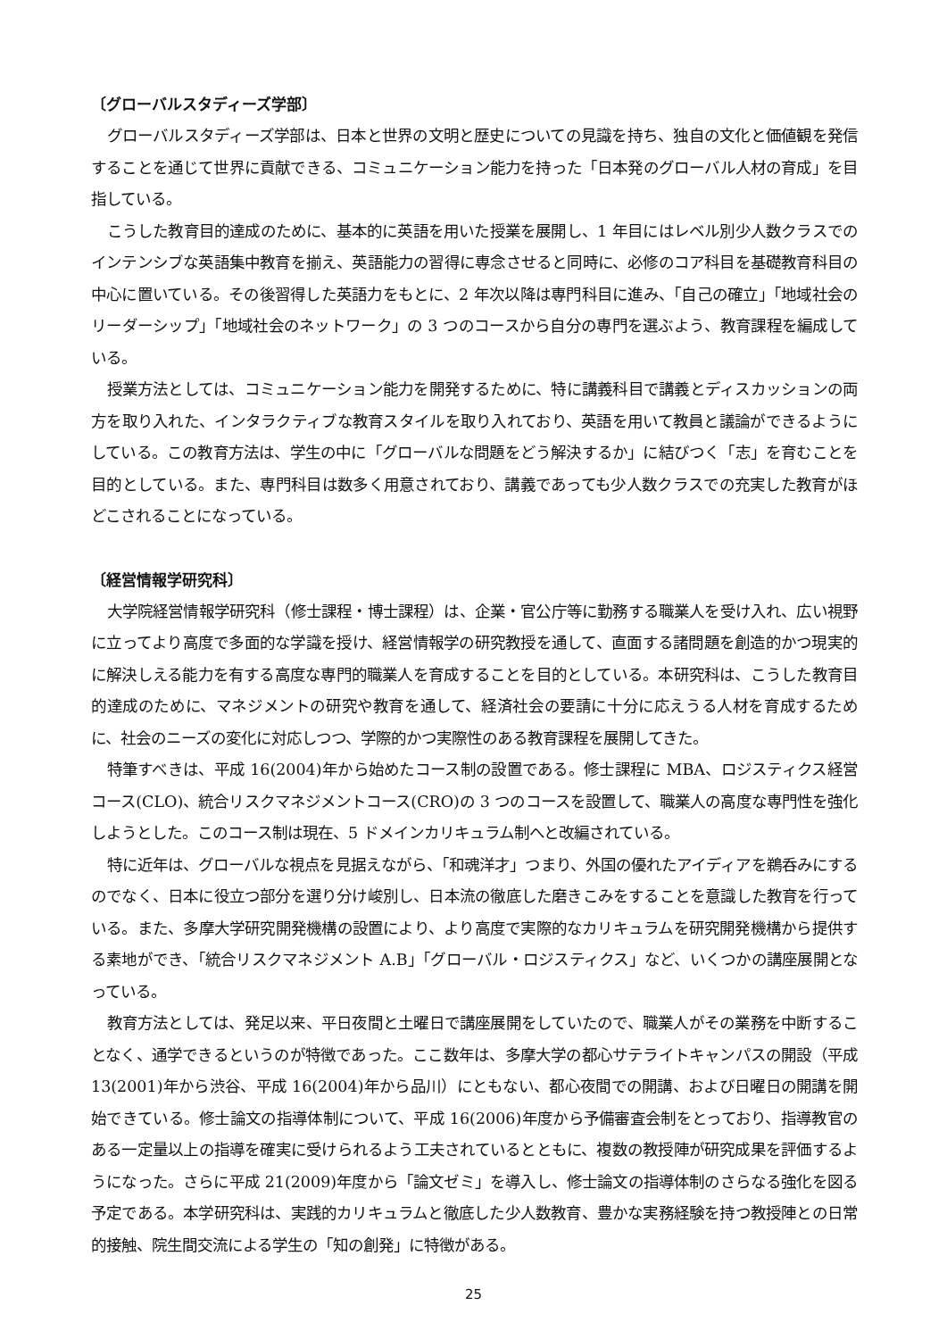〔グローバルスタディーズ学部〕
グローバルスタディーズ学部は、日本と世界の文明と歴史についての見識を持ち、独自の文化と価値観を発信することを通じて世界に貢献できる、コミュニケーション能力を持った「日本発のグローバル人材の育成」を目指している。
こうした教育目的達成のために、基本的に英語を用いた授業を展開し、1 年目にはレベル別少人数クラスでのインテンシブな英語集中教育を揃え、英語能力の習得に専念させると同時に、必修のコア科目を基礎教育科目の中心に置いている。その後習得した英語力をもとに、2 年次以降は専門科目に進み、「自己の確立」「地域社会のリーダーシップ」「地域社会のネットワーク」の 3 つのコースから自分の専門を選ぶよう、教育課程を編成している。
授業方法としては、コミュニケーション能力を開発するために、特に講義科目で講義とディスカッションの両方を取り入れた、インタラクティブな教育スタイルを取り入れており、英語を用いて教員と議論ができるようにしている。この教育方法は、学生の中に「グローバルな問題をどう解決するか」に結びつく「志」を育むことを目的としている。また、専門科目は数多く用意されており、講義であっても少人数クラスでの充実した教育がほどこされることになっている。
〔経営情報学研究科〕
大学院経営情報学研究科（修士課程・博士課程）は、企業・官公庁等に勤務する職業人を受け入れ、広い視野に立ってより高度で多面的な学識を授け、経営情報学の研究教授を通して、直面する諸問題を創造的かつ現実的に解決しえる能力を有する高度な専門的職業人を育成することを目的としている。本研究科は、こうした教育目的達成のために、マネジメントの研究や教育を通して、経済社会の要請に十分に応えうる人材を育成するために、社会のニーズの変化に対応しつつ、学際的かつ実際性のある教育課程を展開してきた。
特筆すべきは、平成 16(2004)年から始めたコース制の設置である。修士課程に MBA、ロジスティクス経営コース(CLO)、統合リスクマネジメントコース(CRO)の 3 つのコースを設置して、職業人の高度な専門性を強化しようとした。このコース制は現在、5 ドメインカリキュラム制へと改編されている。
特に近年は、グローバルな視点を見据えながら、「和魂洋才」つまり、外国の優れたアイディアを鵜呑みにするのでなく、日本に役立つ部分を選り分け峻別し、日本流の徹底した磨きこみをすることを意識した教育を行っている。また、多摩大学研究開発機構の設置により、より高度で実際的なカリキュラムを研究開発機構から提供する素地ができ、「統合リスクマネジメント A.B」「グローバル・ロジスティクス」など、いくつかの講座展開となっている。
教育方法としては、発足以来、平日夜間と土曜日で講座展開をしていたので、職業人がその業務を中断することなく、通学できるというのが特徴であった。ここ数年は、多摩大学の都心サテライトキャンパスの開設（平成 13(2001)年から渋谷、平成 16(2004)年から品川）にともない、都心夜間での開講、および日曜日の開講を開始できている。修士論文の指導体制について、平成 16(2006)年度から予備審査会制をとっており、指導教官のある一定量以上の指導を確実に受けられるよう工夫されているとともに、複数の教授陣が研究成果を評価するようになった。さらに平成 21(2009)年度から「論文ゼミ」を導入し、修士論文の指導体制のさらなる強化を図る予定である。本学研究科は、実践的カリキュラムと徹底した少人数教育、豊かな実務経験を持つ教授陣との日常的接触、院生間交流による学生の「知の創発」に特徴がある。
25